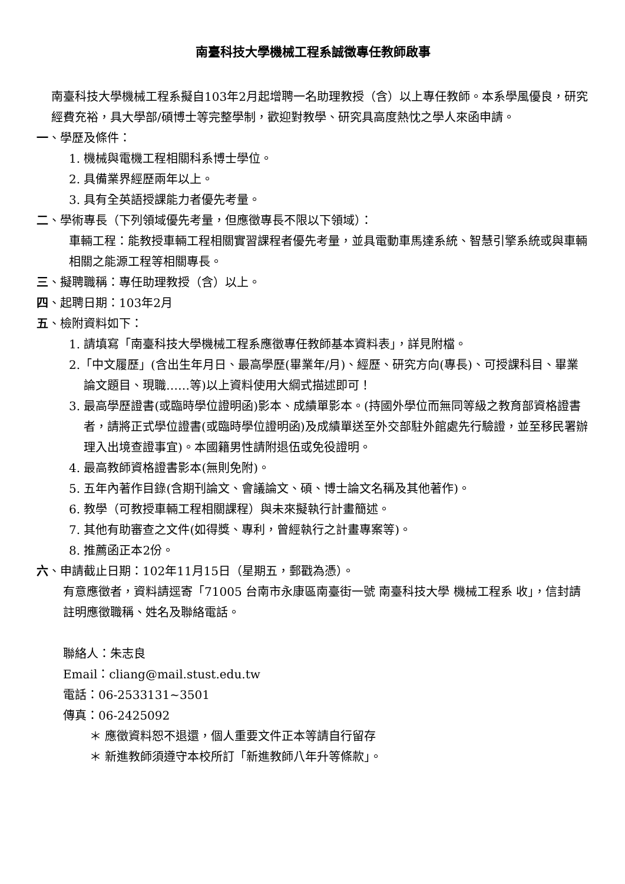南臺科技大學機械工程系誠徵專任教師啟事
南臺科技大學機械工程系擬自103年2月起增聘一名助理教授（含）以上專任教師。本系學風優良，研究經費充裕，具大學部/碩博士等完整學制，歡迎對教學、研究具高度熱忱之學人來函申請。
一、學歷及條件：
1. 機械與電機工程相關科系博士學位。
2. 具備業界經歷兩年以上。
3. 具有全英語授課能力者優先考量。
二、學術專長（下列領域優先考量，但應徵專長不限以下領域）：
車輛工程：能教授車輛工程相關實習課程者優先考量，並具電動車馬達系統、智慧引擎系統或與車輛相關之能源工程等相關專長。
三、擬聘職稱：專任助理教授（含）以上。
四、起聘日期：103年2月
五、檢附資料如下：
1. 請填寫「南臺科技大學機械工程系應徵專任教師基本資料表」，詳見附檔。
2.「中文履歷」(含出生年月日、最高學歷(畢業年/月)、經歷、研究方向(專長)、可授課科目、畢業論文題目、現職……等)以上資料使用大綱式描述即可！
3. 最高學歷證書(或臨時學位證明函)影本、成績單影本。(持國外學位而無同等級之教育部資格證書者，請將正式學位證書(或臨時學位證明函)及成績單送至外交部駐外館處先行驗證，並至移民署辦理入出境查證事宜)。本國籍男性請附退伍或免役證明。
4. 最高教師資格證書影本(無則免附)。
5. 五年內著作目錄(含期刊論文、會議論文、碩、博士論文名稱及其他著作)。
6. 教學（可教授車輛工程相關課程）與未來擬執行計畫簡述。
7. 其他有助審查之文件(如得獎、專利，曾經執行之計畫專案等)。
8. 推薦函正本2份。
六、申請截止日期：102年11月15日（星期五，郵戳為憑）。
有意應徵者，資料請逕寄「71005 台南市永康區南臺街一號 南臺科技大學 機械工程系 收」，信封請註明應徵職稱、姓名及聯絡電話。
聯絡人：朱志良
Email：cliang@mail.stust.edu.tw
電話：06-2533131~3501
傳真：06-2425092
＊ 應徵資料恕不退還，個人重要文件正本等請自行留存
＊ 新進教師須遵守本校所訂「新進教師八年升等條款」。